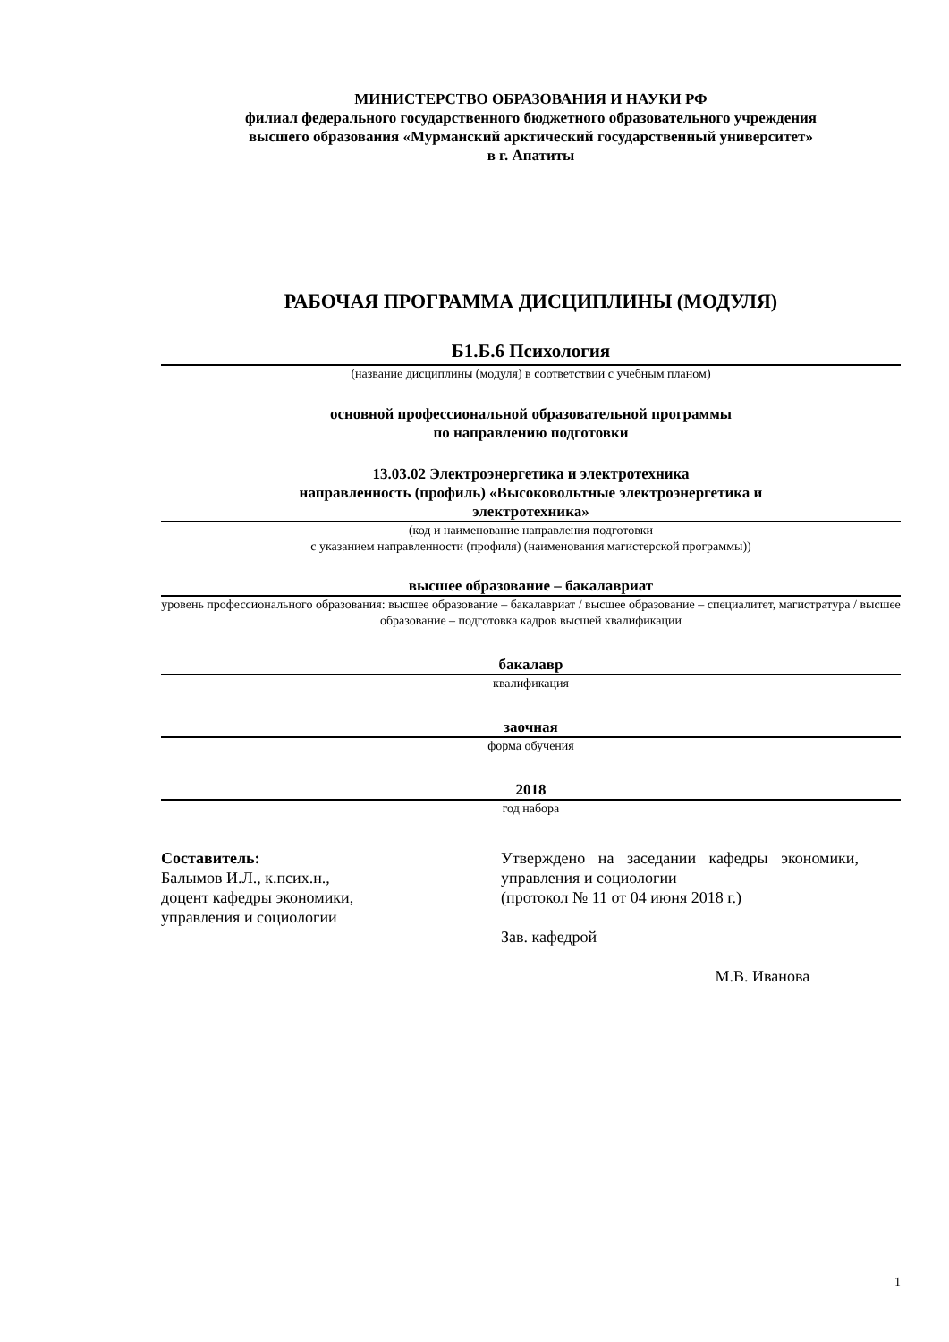МИНИСТЕРСТВО ОБРАЗОВАНИЯ И НАУКИ РФ
филиал федерального государственного бюджетного образовательного учреждения
высшего образования «Мурманский арктический государственный университет»
в г. Апатиты
РАБОЧАЯ ПРОГРАММА ДИСЦИПЛИНЫ (МОДУЛЯ)
Б1.Б.6 Психология
(название дисциплины (модуля) в соответствии с учебным планом)
основной профессиональной образовательной программы
по направлению подготовки
13.03.02 Электроэнергетика и электротехника
направленность (профиль) «Высоковольтные электроэнергетика и
электротехника»
(код и наименование направления подготовки
с указанием направленности (профиля) (наименования магистерской программы))
высшее образование – бакалавриат
уровень профессионального образования: высшее образование – бакалавриат / высшее образование – специалитет, магистратура / высшее образование – подготовка кадров высшей квалификации
бакалавр
квалификация
заочная
форма обучения
2018
год набора
Составитель:
Балымов И.Л., к.псих.н.,
доцент кафедры экономики,
управления и социологии
Утверждено на заседании кафедры экономики, управления и социологии
(протокол № 11 от 04 июня 2018 г.)
Зав. кафедрой
М.В. Иванова
1